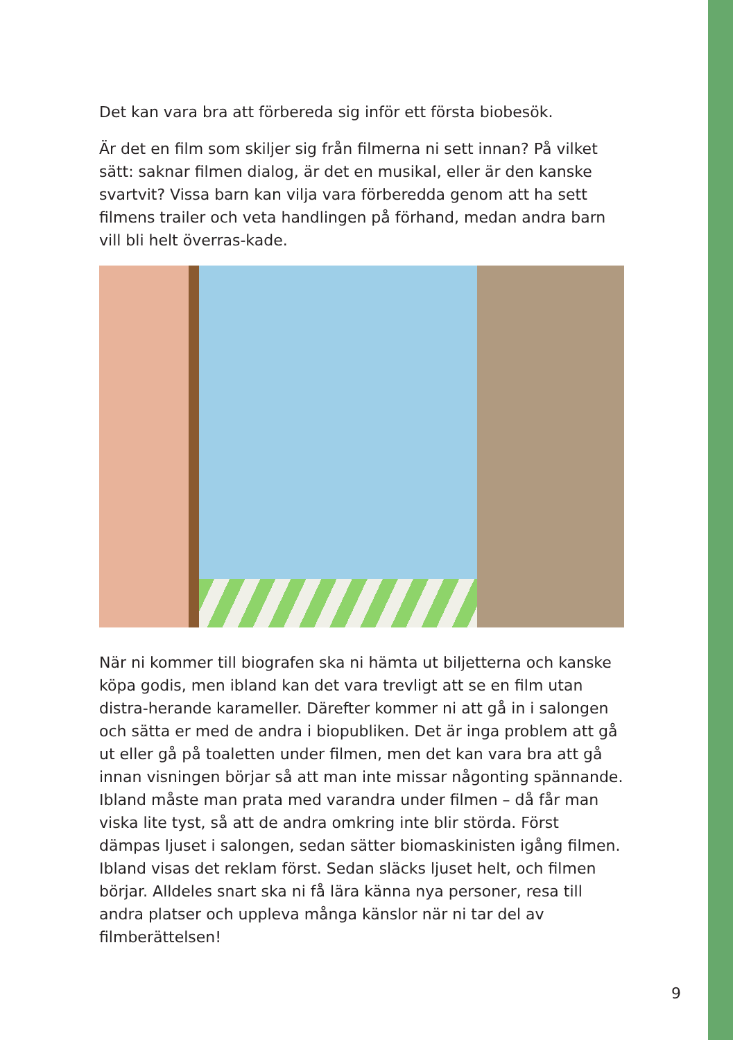Det kan vara bra att förbereda sig inför ett första biobesök.
Är det en film som skiljer sig från filmerna ni sett innan? På vilket sätt: saknar filmen dialog, är det en musikal, eller är den kanske svartvit? Vissa barn kan vilja vara förberedda genom att ha sett filmens trailer och veta handlingen på förhand, medan andra barn vill bli helt överras-kade.
När ni kommer till biografen ska ni hämta ut biljetterna och kanske köpa godis, men ibland kan det vara trevligt att se en film utan distra-herande karameller. Därefter kommer ni att gå in i salongen och sätta er med de andra i biopubliken. Det är inga problem att gå ut eller gå på toaletten under filmen, men det kan vara bra att gå innan visningen börjar så att man inte missar någonting spännande. Ibland måste man prata med varandra under filmen – då får man viska lite tyst, så att de andra omkring inte blir störda. Först dämpas ljuset i salongen, sedan sätter biomaskinisten igång filmen. Ibland visas det reklam först. Sedan släcks ljuset helt, och filmen börjar. Alldeles snart ska ni få lära känna nya personer, resa till andra platser och uppleva många känslor när ni tar del av filmberättelsen!
9